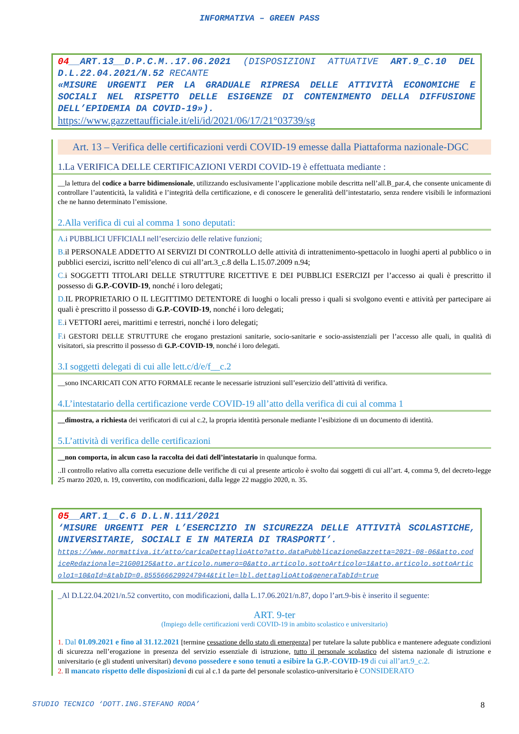INFORMATIVA – GREEN PASS
04__ART.13__D.P.C.M..17.06.2021 (DISPOSIZIONI ATTUATIVE ART.9_C.10 DEL D.L.22.04.2021/N.52 RECANTE
«MISURE URGENTI PER LA GRADUALE RIPRESA DELLE ATTIVITÀ ECONOMICHE E SOCIALI NEL RISPETTO DELLE ESIGENZE DI CONTENIMENTO DELLA DIFFUSIONE DELL’EPIDEMIA DA COVID-19»).
https://www.gazzettaufficiale.it/eli/id/2021/06/17/21°03739/sg
Art. 13 – Verifica delle certificazioni verdi COVID-19 emesse dalla Piattaforma nazionale-DGC
1.La VERIFICA DELLE CERTIFICAZIONI VERDI COVID-19 è effettuata mediante :
__la lettura del codice a barre bidimensionale, utilizzando esclusivamente l’applicazione mobile descritta nell’all.B_par.4, che consente unicamente di controllare l’autenticità, la validità e l’integrità della certificazione, e di conoscere le generalità dell’intestatario, senza rendere visibili le informazioni che ne hanno determinato l’emissione.
2.Alla verifica di cui al comma 1 sono deputati:
A. i PUBBLICI UFFICIALI nell’esercizio delle relative funzioni;
B. il PERSONALE ADDETTO AI SERVIZI DI CONTROLLO delle attività di intrattenimento-spettacolo in luoghi aperti al pubblico o in pubblici esercizi, iscritto nell’elenco di cui all’art.3_c.8 della L.15.07.2009 n.94;
C. i SOGGETTI TITOLARI DELLE STRUTTURE RICETTIVE E DEI PUBBLICI ESERCIZI per l’accesso ai quali è prescritto il possesso di G.P.-COVID-19, nonché i loro delegati;
D. IL PROPRIETARIO O IL LEGITTIMO DETENTORE di luoghi o locali presso i quali si svolgono eventi e attività per partecipare ai quali è prescritto il possesso di G.P.-COVID-19, nonché i loro delegati;
E. i VETTORI aerei, marittimi e terrestri, nonché i loro delegati;
F. i GESTORI DELLE STRUTTURE che erogano prestazioni sanitarie, socio-sanitarie e socio-assistenziali per l’accesso alle quali, in qualità di visitatori, sia prescritto il possesso di G.P.-COVID-19, nonché i loro delegati.
3.I soggetti delegati di cui alle lett.c/d/e/f__c.2
__sono INCARICATI CON ATTO FORMALE recante le necessarie istruzioni sull’esercizio dell’attività di verifica.
4.L’intestatario della certificazione verde COVID-19 all’atto della verifica di cui al comma 1
__dimostra, a richiesta dei verificatori di cui al c.2, la propria identità personale mediante l’esibizione di un documento di identità.
5.L’attività di verifica delle certificazioni
__non comporta, in alcun caso la raccolta dei dati dell’intestatario in qualunque forma.
..Il controllo relativo alla corretta esecuzione delle verifiche di cui al presente articolo è svolto dai soggetti di cui all’art. 4, comma 9, del decreto-legge 25 marzo 2020, n. 19, convertito, con modificazioni, dalla legge 22 maggio 2020, n. 35.
05__ART.1__C.6 D.L.N.111/2021
‘MISURE URGENTI PER L’ESERCIZIO IN SICUREZZA DELLE ATTIVITÀ SCOLASTICHE, UNIVERSITARIE, SOCIALI E IN MATERIA DI TRASPORTI’.
https://www.normattiva.it/atto/caricaDettaglioAtto?atto.dataPubblicazioneGazzetta=2021-08-06&atto.codiceRedazionale=21G00125&atto.articolo.numero=0&atto.articolo.sottoArticolo=1&atto.articolo.sottoArticolo1=10&qId=&tabID=0.8555666299247944&title=lbl.dettaglioAtto&generaTabId=true
_Al D.L22.04.2021/n.52 convertito, con modificazioni, dalla L.17.06.2021/n.87, dopo l’art.9-bis è inserito il seguente:
ART. 9-ter
(Impiego delle certificazioni verdi COVID-19 in ambito scolastico e universitario)
1. Dal 01.09.2021 e fino al 31.12.2021 [termine cessazione dello stato di emergenza] per tutelare la salute pubblica e mantenere adeguate condizioni di sicurezza nell’erogazione in presenza del servizio essenziale di istruzione, tutto il personale scolastico del sistema nazionale di istruzione e universitario (e gli studenti universitari) devono possedere e sono tenuti a esibire la G.P.-COVID-19 di cui all’art.9_c.2.
2. Il mancato rispetto delle disposizioni di cui al c.1 da parte del personale scolastico-universitario è CONSIDERATO
STUDIO TECNICO ‘DOTT.ING.STEFANO RODA’ 8